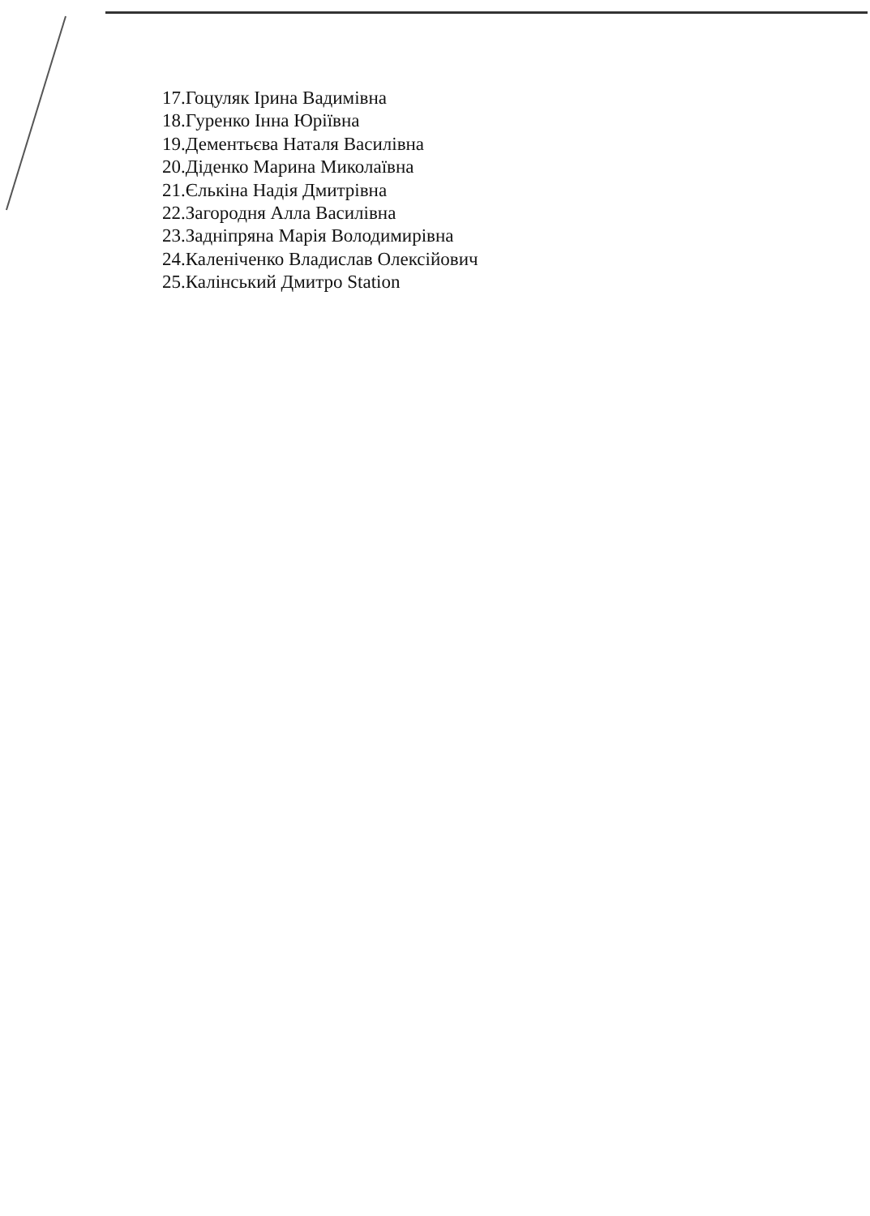17.Гоцуляк Ірина Вадимівна
18.Гуренко Інна Юріївна
19.Дементьєва Наталя Василівна
20.Діденко Марина Миколаївна
21.Єлькіна Надія Дмитрівна
22.Загородня Алла Василівна
23.Задніпряна Марія Володимирівна
24.Каленіченко Владислав Олексійович
25.Калінський Дмитро Station